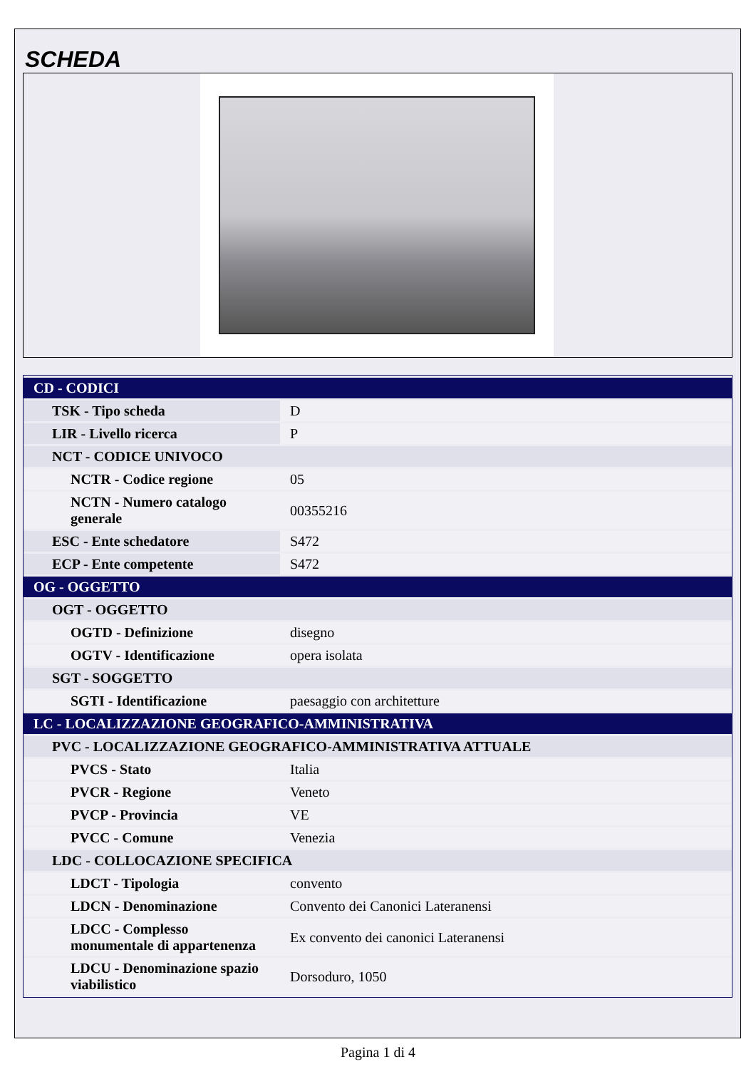SCHEDA
| CD - CODICI | |
| TSK - Tipo scheda | D |
| LIR - Livello ricerca | P |
| NCT - CODICE UNIVOCO | |
| NCTR - Codice regione | 05 |
| NCTN - Numero catalogo generale | 00355216 |
| ESC - Ente schedatore | S472 |
| ECP - Ente competente | S472 |
| OG - OGGETTO | |
| OGT - OGGETTO | |
| OGTD - Definizione | disegno |
| OGTV - Identificazione | opera isolata |
| SGT - SOGGETTO | |
| SGTI - Identificazione | paesaggio con architetture |
| LC - LOCALIZZAZIONE GEOGRAFICO-AMMINISTRATIVA | |
| PVC - LOCALIZZAZIONE GEOGRAFICO-AMMINISTRATIVA ATTUALE | |
| PVCS - Stato | Italia |
| PVCR - Regione | Veneto |
| PVCP - Provincia | VE |
| PVCC - Comune | Venezia |
| LDC - COLLOCAZIONE SPECIFICA | |
| LDCT - Tipologia | convento |
| LDCN - Denominazione | Convento dei Canonici Lateranensi |
| LDCC - Complesso monumentale di appartenenza | Ex convento dei canonici Lateranensi |
| LDCU - Denominazione spazio viabilistico | Dorsoduro, 1050 |
Pagina 1 di 4